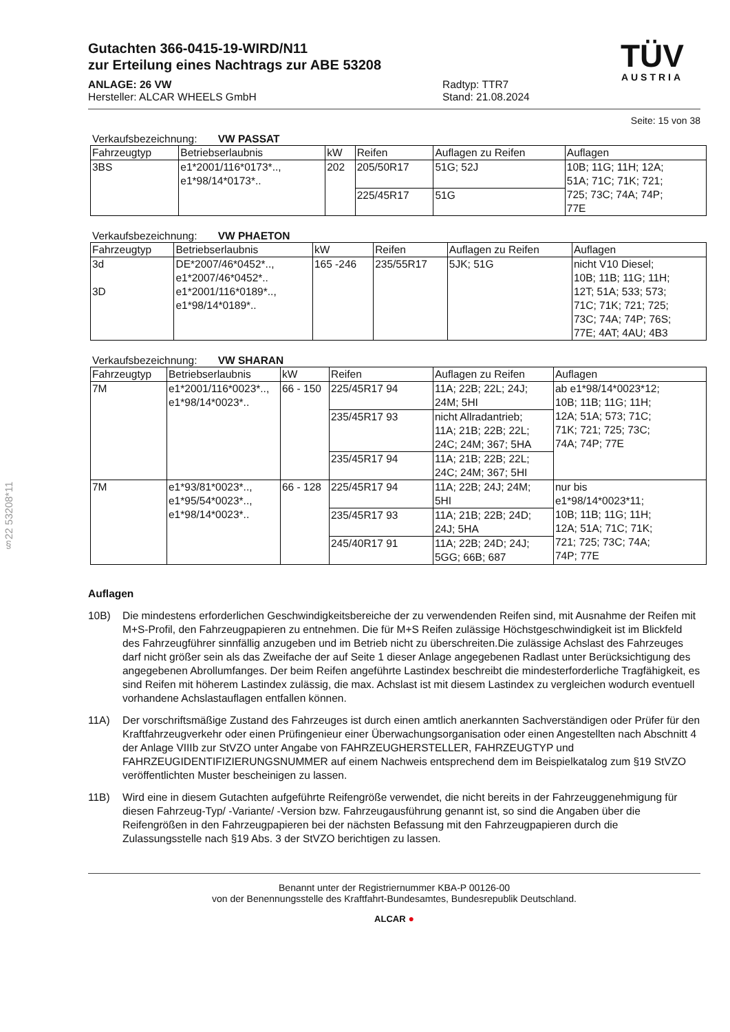§22 53208*11
Gutachten 366-0415-19-WIRD/N11
zur Erteilung eines Nachtrags zur ABE 53208
ANLAGE: 26 VW
Hersteller: ALCAR WHEELS GmbH
Radtyp: TTR7
Stand: 21.08.2024
TÜV
AUSTRIA
Seite: 15 von 38
Verkaufsbezeichnung: VW PASSAT
| Fahrzeugtyp | Betriebserlaubnis | kW | Reifen | Auflagen zu Reifen | Auflagen |
| 3BS | e1*2001/116*0173*.., e1*98/14*0173*.. | 202 | 205/50R17 | 51G; 52J | 10B; 11G; 11H; 12A; 51A; 71C; 71K; 721; 725; 73C; 74A; 74P; 77E |
| | | | 225/45R17 | 51G | |
Verkaufsbezeichnung: VW PHAETON
| Fahrzeugtyp | Betriebserlaubnis | kW | Reifen | Auflagen zu Reifen | Auflagen |
| 3d 3D | DE*2007/46*0452*.., e1*2007/46*0452*.. e1*2001/116*0189*.., e1*98/14*0189*.. | 165 -246 | 235/55R17 | 5JK; 51G | nicht V10 Diesel; 10B; 11B; 11G; 11H; 12T; 51A; 533; 573; 71C; 71K; 721; 725; 73C; 74A; 74P; 76S; 77E; 4AT; 4AU; 4B3 |
Verkaufsbezeichnung: VW SHARAN
| Fahrzeugtyp | Betriebserlaubnis | kW | Reifen | Auflagen zu Reifen | Auflagen |
| 7M | e1*2001/116*0023*.., e1*98/14*0023*.. | 66 - 150 | 225/45R17 94 | 11A; 22B; 22L; 24J; 24M; 5HI | ab e1*98/14*0023*12; 10B; 11B; 11G; 11H; 12A; 51A; 573; 71C; 71K; 721; 725; 73C; 74A; 74P; 77E |
| | | | 235/45R17 93 | nicht Allradantrieb; 11A; 21B; 22B; 22L; 24C; 24M; 367; 5HA | |
| | | | 235/45R17 94 | 11A; 21B; 22B; 22L; 24C; 24M; 367; 5HI | |
| 7M | e1*93/81*0023*.., e1*95/54*0023*.., e1*98/14*0023*.. | 66 - 128 | 225/45R17 94 | 11A; 22B; 24J; 24M; 5HI | nur bis e1*98/14*0023*11; 10B; 11B; 11G; 11H; 12A; 51A; 71C; 71K; 721; 725; 73C; 74A; 74P; 77E |
| | | | 235/45R17 93 | 11A; 21B; 22B; 24D; 24J; 5HA | |
| | | | 245/40R17 91 | 11A; 22B; 24D; 24J; 5GG; 66B; 687 | |
Auflagen
10B) Die mindestens erforderlichen Geschwindigkeitsbereiche der zu verwendenden Reifen sind, mit Ausnahme der Reifen mit M+S-Profil, den Fahrzeugpapieren zu entnehmen. Die für M+S Reifen zulässige Höchstgeschwindigkeit ist im Blickfeld des Fahrzeugführer sinnfällig anzugeben und im Betrieb nicht zu überschreiten.Die zulässige Achslast des Fahrzeuges darf nicht größer sein als das Zweifache der auf Seite 1 dieser Anlage angegebenen Radlast unter Berücksichtigung des angegebenen Abrollumfanges. Der beim Reifen angeführte Lastindex beschreibt die mindesterforderliche Tragfähigkeit, es sind Reifen mit höherem Lastindex zulässig, die max. Achslast ist mit diesem Lastindex zu vergleichen wodurch eventuell vorhandene Achslastauflagen entfallen können.
11A) Der vorschriftsmäßige Zustand des Fahrzeuges ist durch einen amtlich anerkannten Sachverständigen oder Prüfer für den Kraftfahrzeugverkehr oder einen Prüfingenieur einer Überwachungsorganisation oder einen Angestellten nach Abschnitt 4 der Anlage VIIIb zur StVZO unter Angabe von FAHRZEUGHERSTELLER, FAHRZEUGTYP und FAHRZEUGIDENTIFIZIERUNGSNUMMER auf einem Nachweis entsprechend dem im Beispielkatalog zum §19 StVZO veröffentlichten Muster bescheinigen zu lassen.
11B) Wird eine in diesem Gutachten aufgeführte Reifengröße verwendet, die nicht bereits in der Fahrzeuggenehmigung für diesen Fahrzeug-Typ/ -Variante/ -Version bzw. Fahrzeugausführung genannt ist, so sind die Angaben über die Reifengrößen in den Fahrzeugpapieren bei der nächsten Befassung mit den Fahrzeugpapieren durch die Zulassungsstelle nach §19 Abs. 3 der StVZO berichtigen zu lassen.
Benannt unter der Registriernummer KBA-P 00126-00
von der Benennungsstelle des Kraftfahrt-Bundesamtes, Bundesrepublik Deutschland.
ALCAR ●